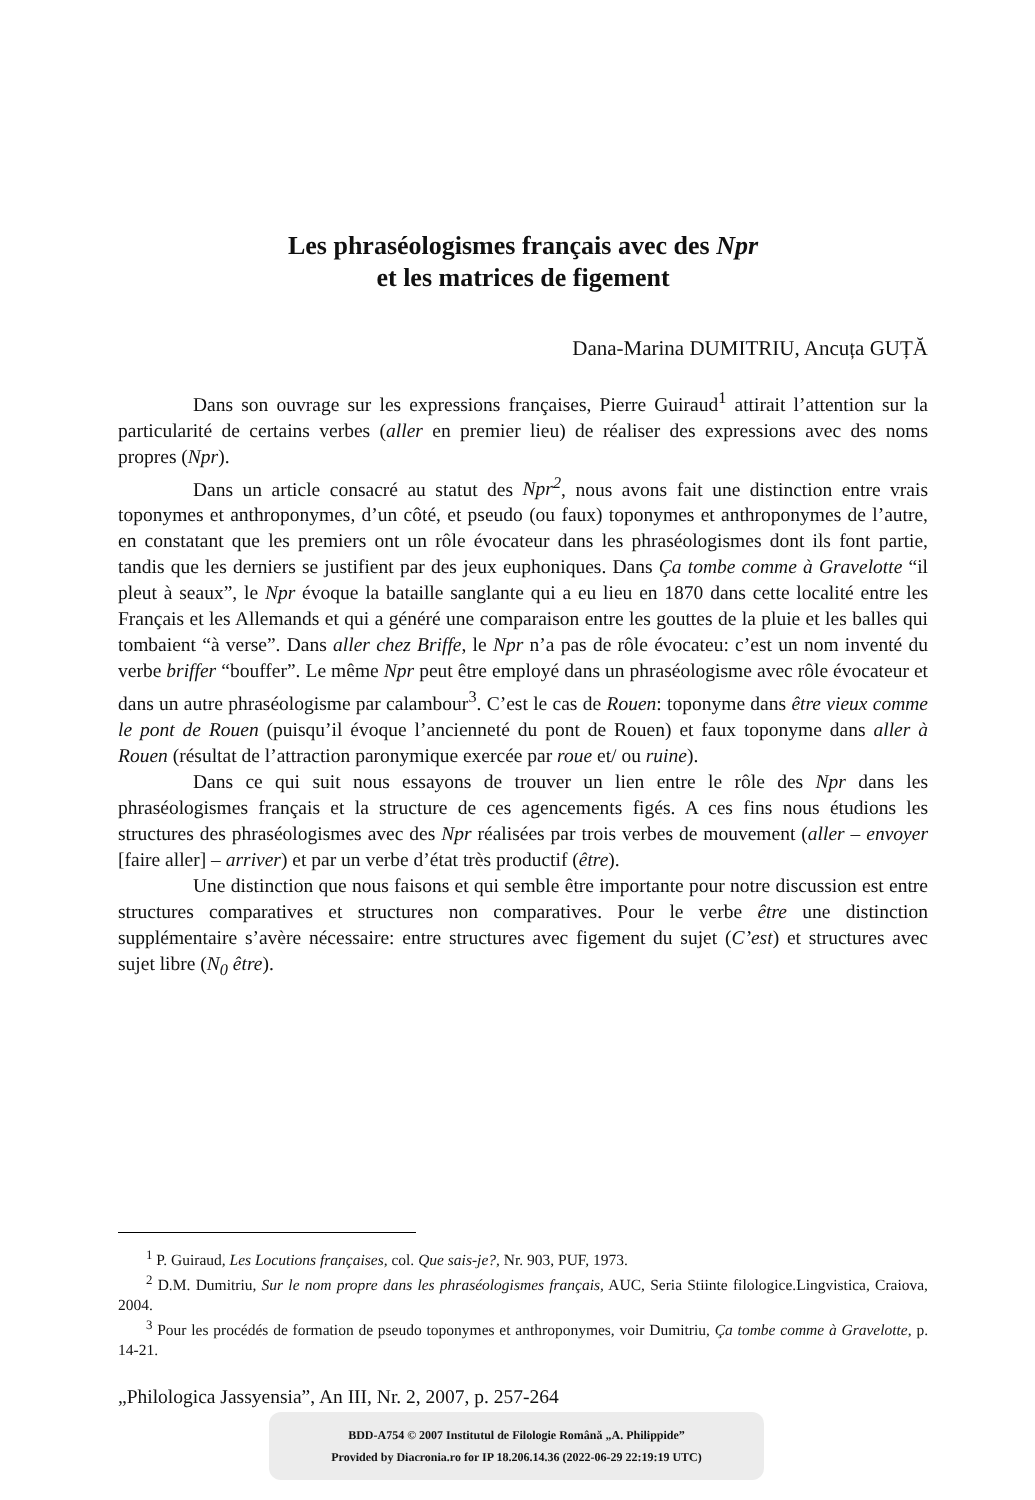Les phraséologismes français avec des Npr
et les matrices de figement
Dana-Marina DUMITRIU, Ancuța GUȚĂ
Dans son ouvrage sur les expressions françaises, Pierre Guiraud<sup>1</sup> attirait l’attention sur la particularité de certains verbes (aller en premier lieu) de réaliser des expressions avec des noms propres (Npr).
Dans un article consacré au statut des Npr<sup>2</sup>, nous avons fait une distinction entre vrais toponymes et anthroponymes, d’un côté, et pseudo (ou faux) toponymes et anthroponymes de l’autre, en constatant que les premiers ont un rôle évocateur dans les phraséologismes dont ils font partie, tandis que les derniers se justifient par des jeux euphoniques. Dans Ça tombe comme à Gravelotte “il pleut à seaux”, le Npr évoque la bataille sanglante qui a eu lieu en 1870 dans cette localité entre les Français et les Allemands et qui a généré une comparaison entre les gouttes de la pluie et les balles qui tombaient “à verse”. Dans aller chez Briffe, le Npr n’a pas de rôle évocateu: c’est un nom inventé du verbe briffer “bouffer”. Le même Npr peut être employé dans un phraséologisme avec rôle évocateur et dans un autre phraséologisme par calambour<sup>3</sup>. C’est le cas de Rouen: toponyme dans être vieux comme le pont de Rouen (puisqu’il évoque l’ancienneté du pont de Rouen) et faux toponyme dans aller à Rouen (résultat de l’attraction paronymique exercée par roue et/ ou ruine).
Dans ce qui suit nous essayons de trouver un lien entre le rôle des Npr dans les phraséologismes français et la structure de ces agencements figés. A ces fins nous étudions les structures des phraséologismes avec des Npr réalisées par trois verbes de mouvement (aller – envoyer [faire aller] – arriver) et par un verbe d’état très productif (être).
Une distinction que nous faisons et qui semble être importante pour notre discussion est entre structures comparatives et structures non comparatives. Pour le verbe être une distinction supplémentaire s’avère nécessaire: entre structures avec figement du sujet (C’est) et structures avec sujet libre (N<sub>0</sub> être).
<sup>1</sup> P. Guiraud, Les Locutions françaises, col. Que sais-je?, Nr. 903, PUF, 1973.
<sup>2</sup> D.M. Dumitriu, Sur le nom propre dans les phraséologismes français, AUC, Seria Stiinte filologice.Lingvistica, Craiova, 2004.
<sup>3</sup> Pour les procédés de formation de pseudo toponymes et anthroponymes, voir Dumitriu, Ça tombe comme à Gravelotte, p. 14-21.
„Philologica Jassyensia”, An III, Nr. 2, 2007, p. 257-264
BDD-A754 © 2007 Institutul de Filologie Română „A. Philippide”
Provided by Diacronia.ro for IP 18.206.14.36 (2022-06-29 22:19:19 UTC)